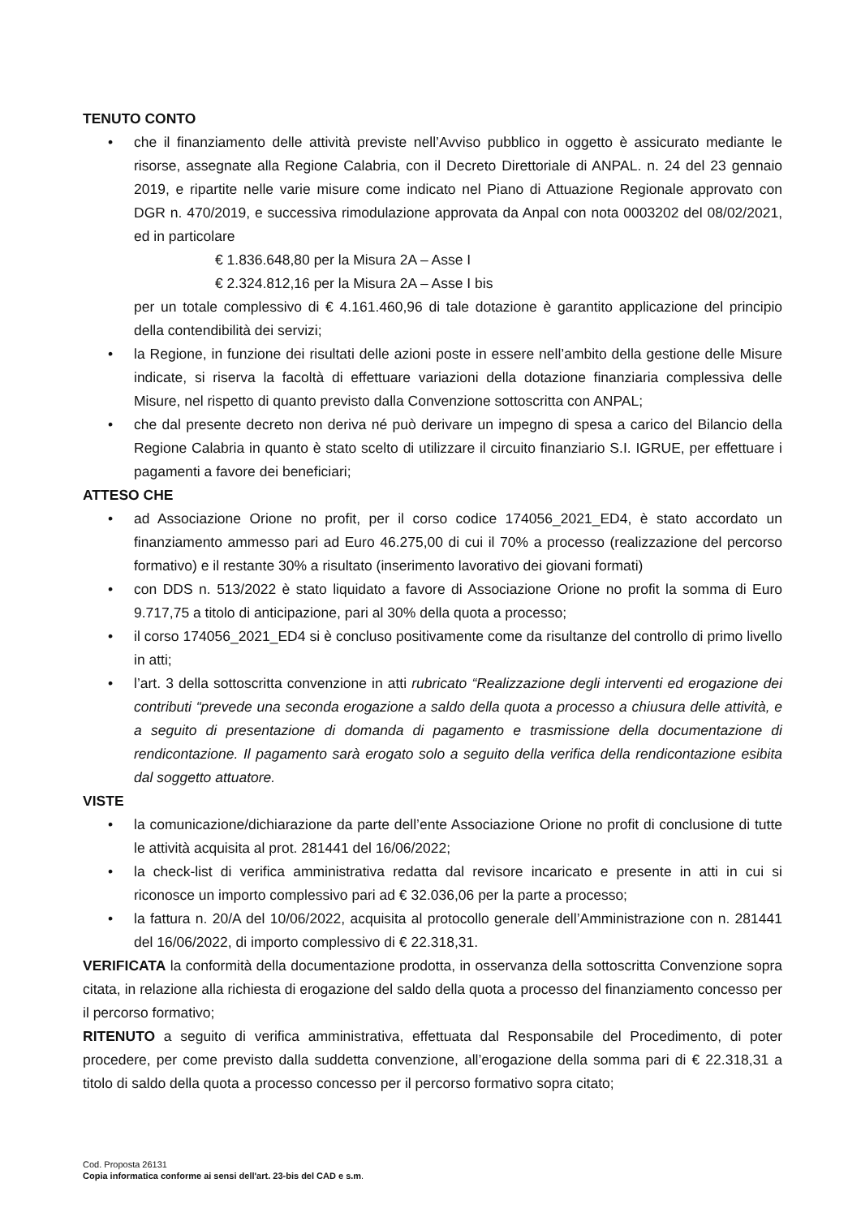TENUTO CONTO
• che il finanziamento delle attività previste nell’Avviso pubblico in oggetto è assicurato mediante le risorse, assegnate alla Regione Calabria, con il Decreto Direttoriale di ANPAL. n. 24 del 23 gennaio 2019, e ripartite nelle varie misure come indicato nel Piano di Attuazione Regionale approvato con DGR n. 470/2019, e successiva rimodulazione approvata da Anpal con nota 0003202 del 08/02/2021, ed in particolare
€ 1.836.648,80 per la Misura 2A – Asse I
€ 2.324.812,16 per la Misura 2A – Asse I bis
per un totale complessivo di € 4.161.460,96 di tale dotazione è garantito applicazione del principio della contendibilità dei servizi;
• la Regione, in funzione dei risultati delle azioni poste in essere nell’ambito della gestione delle Misure indicate, si riserva la facoltà di effettuare variazioni della dotazione finanziaria complessiva delle Misure, nel rispetto di quanto previsto dalla Convenzione sottoscritta con ANPAL;
• che dal presente decreto non deriva né può derivare un impegno di spesa a carico del Bilancio della Regione Calabria in quanto è stato scelto di utilizzare il circuito finanziario S.I. IGRUE, per effettuare i pagamenti a favore dei beneficiari;
ATTESO CHE
• ad Associazione Orione no profit, per il corso codice 174056_2021_ED4, è stato accordato un finanziamento ammesso pari ad Euro 46.275,00 di cui il 70% a processo (realizzazione del percorso formativo) e il restante 30% a risultato (inserimento lavorativo dei giovani formati)
• con DDS n. 513/2022 è stato liquidato a favore di Associazione Orione no profit la somma di Euro 9.717,75 a titolo di anticipazione, pari al 30% della quota a processo;
• il corso 174056_2021_ED4 si è concluso positivamente come da risultanze del controllo di primo livello in atti;
• l’art. 3 della sottoscritta convenzione in atti rubricato “Realizzazione degli interventi ed erogazione dei contributi “prevede una seconda erogazione a saldo della quota a processo a chiusura delle attività, e a seguito di presentazione di domanda di pagamento e trasmissione della documentazione di rendicontazione. Il pagamento sarà erogato solo a seguito della verifica della rendicontazione esibita dal soggetto attuatore.
VISTE
• la comunicazione/dichiarazione da parte dell’ente Associazione Orione no profit di conclusione di tutte le attività acquisita al prot. 281441 del 16/06/2022;
• la check-list di verifica amministrativa redatta dal revisore incaricato e presente in atti in cui si riconosce un importo complessivo pari ad € 32.036,06 per la parte a processo;
• la fattura n. 20/A del 10/06/2022, acquisita al protocollo generale dell’Amministrazione con n. 281441 del 16/06/2022, di importo complessivo di € 22.318,31.
VERIFICATA la conformità della documentazione prodotta, in osservanza della sottoscritta Convenzione sopra citata, in relazione alla richiesta di erogazione del saldo della quota a processo del finanziamento concesso per il percorso formativo;
RITENUTO a seguito di verifica amministrativa, effettuata dal Responsabile del Procedimento, di poter procedere, per come previsto dalla suddetta convenzione, all’erogazione della somma pari di € 22.318,31 a titolo di saldo della quota a processo concesso per il percorso formativo sopra citato;
Cod. Proposta 26131
Copia informatica conforme ai sensi dell'art. 23-bis del CAD e s.m.